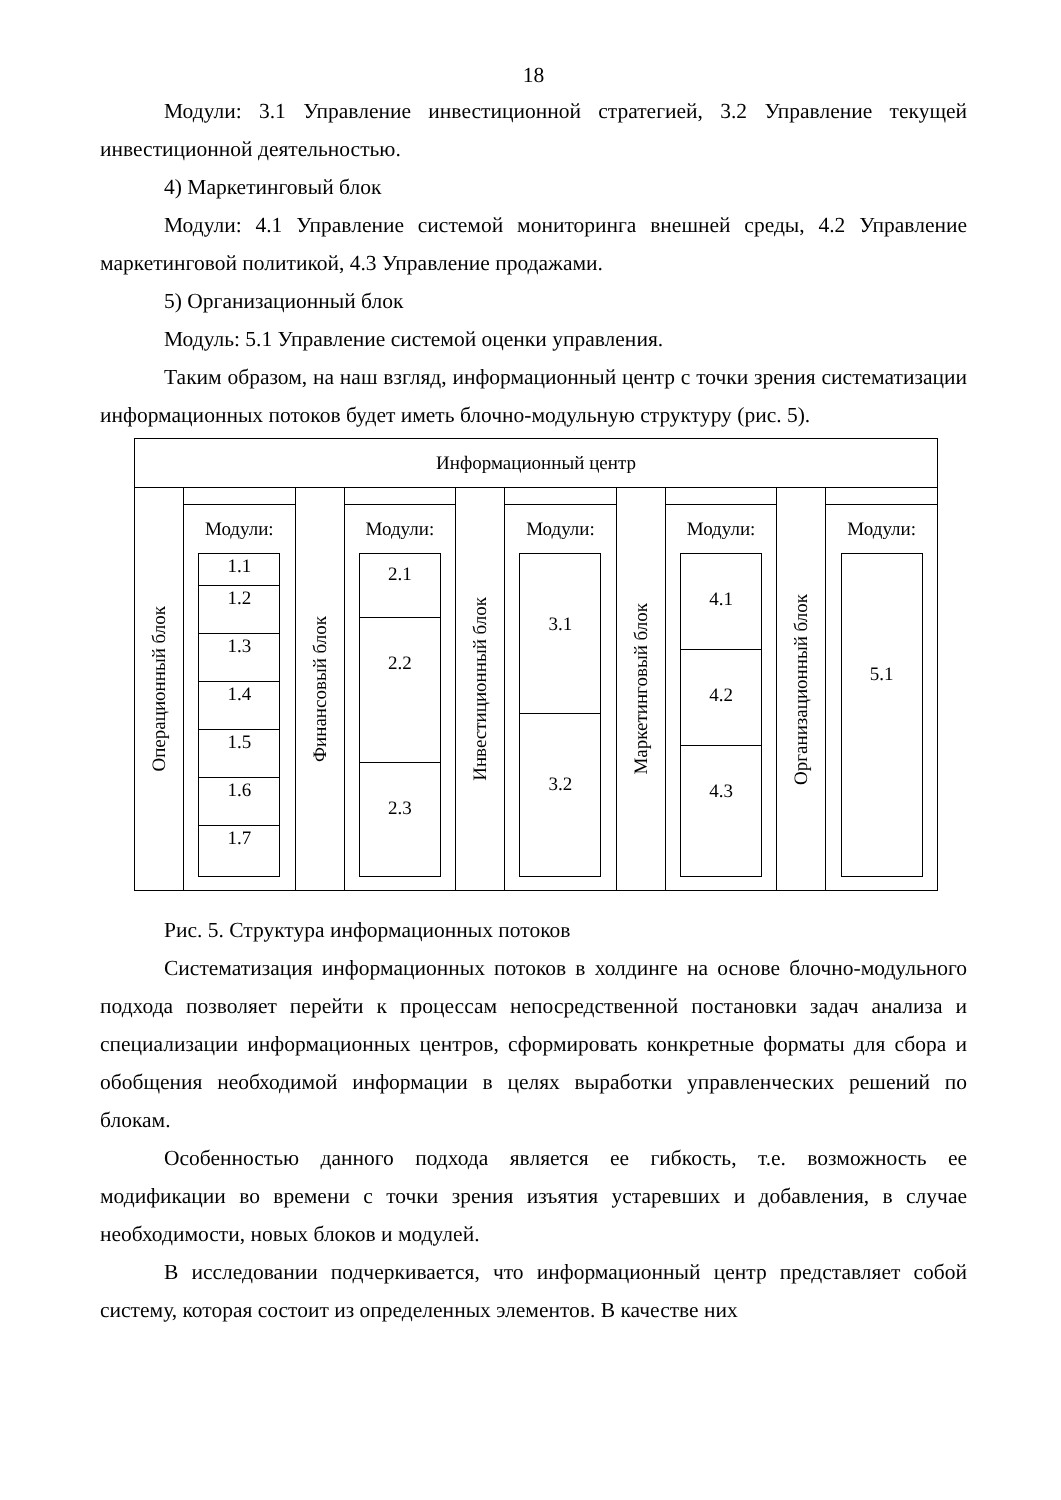18
Модули: 3.1 Управление инвестиционной стратегией, 3.2 Управление текущей инвестиционной деятельностью.
4) Маркетинговый блок
Модули: 4.1 Управление системой мониторинга внешней среды, 4.2 Управление маркетинговой политикой, 4.3 Управление продажами.
5) Организационный блок
Модуль: 5.1 Управление системой оценки управления.
Таким образом, на наш взгляд, информационный центр с точки зрения систематизации информационных потоков будет иметь блочно-модульную структуру (рис. 5).
Информационный центр
Операционный блок
Модули:
1.1
1.2
1.3
1.4
1.5
1.6
1.7
Финансовый блок
Модули:
2.1
2.2
2.3
Инвестиционный блок
Модули:
3.1
3.2
Маркетинговый блок
Модули:
4.1
4.2
4.3
Организационный блок
Модули:
5.1
Рис. 5. Структура информационных потоков
Систематизация информационных потоков в холдинге на основе блочно-модульного подхода позволяет перейти к процессам непосредственной постановки задач анализа и специализации информационных центров, сформировать конкретные форматы для сбора и обобщения необходимой информации в целях выработки управленческих решений по блокам.
Особенностью данного подхода является ее гибкость, т.е. возможность ее модификации во времени с точки зрения изъятия устаревших и добавления, в случае необходимости, новых блоков и модулей.
В исследовании подчеркивается, что информационный центр представляет собой систему, которая состоит из определенных элементов. В качестве них